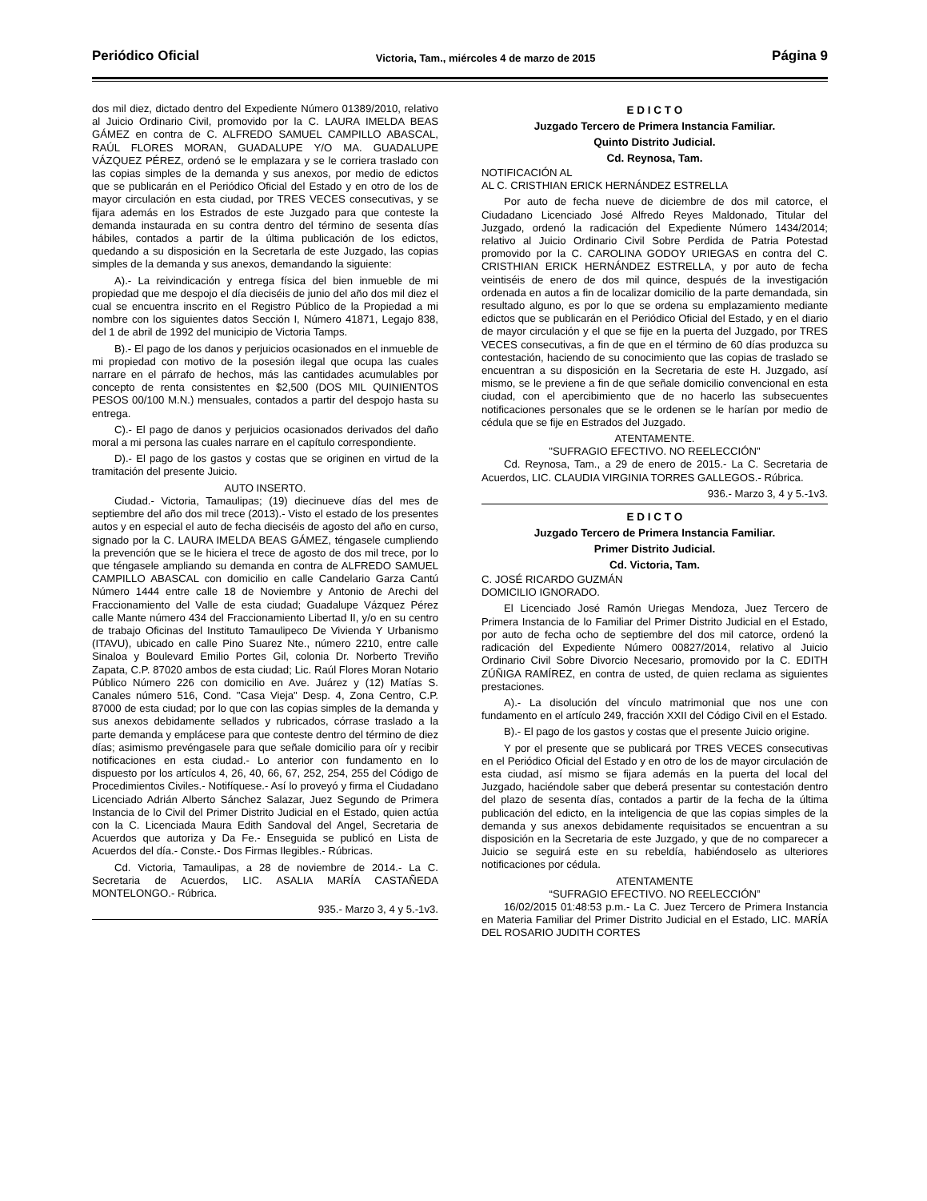Periódico Oficial Victoria, Tam., miércoles 4 de marzo de 2015 Página 9
dos mil diez, dictado dentro del Expediente Número 01389/2010, relativo al Juicio Ordinario Civil, promovido por la C. LAURA IMELDA BEAS GÁMEZ en contra de C. ALFREDO SAMUEL CAMPILLO ABASCAL, RAÚL FLORES MORAN, GUADALUPE Y/O MA. GUADALUPE VÁZQUEZ PÉREZ, ordenó se le emplazara y se le corriera traslado con las copias simples de la demanda y sus anexos, por medio de edictos que se publicarán en el Periódico Oficial del Estado y en otro de los de mayor circulación en esta ciudad, por TRES VECES consecutivas, y se fijara además en los Estrados de este Juzgado para que conteste la demanda instaurada en su contra dentro del término de sesenta días hábiles, contados a partir de la última publicación de los edictos, quedando a su disposición en la Secretarla de este Juzgado, las copias simples de la demanda y sus anexos, demandando la siguiente:
A).- La reivindicación y entrega física del bien inmueble de mi propiedad que me despojo el día dieciséis de junio del año dos mil diez el cual se encuentra inscrito en el Registro Público de la Propiedad a mi nombre con los siguientes datos Sección I, Número 41871, Legajo 838, del 1 de abril de 1992 del municipio de Victoria Tamps.
B).- El pago de los danos y perjuicios ocasionados en el inmueble de mi propiedad con motivo de la posesión ilegal que ocupa las cuales narrare en el párrafo de hechos, más las cantidades acumulables por concepto de renta consistentes en $2,500 (DOS MIL QUINIENTOS PESOS 00/100 M.N.) mensuales, contados a partir del despojo hasta su entrega.
C).- El pago de danos y perjuicios ocasionados derivados del daño moral a mi persona las cuales narrare en el capítulo correspondiente.
D).- El pago de los gastos y costas que se originen en virtud de la tramitación del presente Juicio.
AUTO INSERTO.
Ciudad.- Victoria, Tamaulipas; (19) diecinueve días del mes de septiembre del año dos mil trece (2013).- Visto el estado de los presentes autos y en especial el auto de fecha dieciséis de agosto del año en curso, signado por la C. LAURA IMELDA BEAS GÁMEZ, téngasele cumpliendo la prevención que se le hiciera el trece de agosto de dos mil trece, por lo que téngasele ampliando su demanda en contra de ALFREDO SAMUEL CAMPILLO ABASCAL con domicilio en calle Candelario Garza Cantú Número 1444 entre calle 18 de Noviembre y Antonio de Arechi del Fraccionamiento del Valle de esta ciudad; Guadalupe Vázquez Pérez calle Mante número 434 del Fraccionamiento Libertad II, y/o en su centro de trabajo Oficinas del Instituto Tamaulipeco De Vivienda Y Urbanismo (ITAVU), ubicado en calle Pino Suarez Nte., número 2210, entre calle Sinaloa y Boulevard Emilio Portes Gil, colonia Dr. Norberto Treviño Zapata, C.P. 87020 ambos de esta ciudad; Lic. Raúl Flores Moran Notario Público Número 226 con domicilio en Ave. Juárez y (12) Matías S. Canales número 516, Cond. "Casa Vieja" Desp. 4, Zona Centro, C.P. 87000 de esta ciudad; por lo que con las copias simples de la demanda y sus anexos debidamente sellados y rubricados, córrase traslado a la parte demanda y emplácese para que conteste dentro del término de diez días; asimismo prevéngasele para que señale domicilio para oír y recibir notificaciones en esta ciudad.- Lo anterior con fundamento en lo dispuesto por los artículos 4, 26, 40, 66, 67, 252, 254, 255 del Código de Procedimientos Civiles.- Notifíquese.- Así lo proveyó y firma el Ciudadano Licenciado Adrián Alberto Sánchez Salazar, Juez Segundo de Primera Instancia de lo Civil del Primer Distrito Judicial en el Estado, quien actúa con la C. Licenciada Maura Edith Sandoval del Angel, Secretaria de Acuerdos que autoriza y Da Fe.- Enseguida se publicó en Lista de Acuerdos del día.- Conste.- Dos Firmas Ilegibles.- Rúbricas.
Cd. Victoria, Tamaulipas, a 28 de noviembre de 2014.- La C. Secretaria de Acuerdos, LIC. ASALIA MARÍA CASTAÑEDA MONTELONGO.- Rúbrica.
935.- Marzo 3, 4 y 5.-1v3.
E D I C T O
Juzgado Tercero de Primera Instancia Familiar.
Quinto Distrito Judicial.
Cd. Reynosa, Tam.
NOTIFICACIÓN AL
AL C. CRISTHIAN ERICK HERNÁNDEZ ESTRELLA
Por auto de fecha nueve de diciembre de dos mil catorce, el Ciudadano Licenciado José Alfredo Reyes Maldonado, Titular del Juzgado, ordenó la radicación del Expediente Número 1434/2014; relativo al Juicio Ordinario Civil Sobre Perdida de Patria Potestad promovido por la C. CAROLINA GODOY URIEGAS en contra del C. CRISTHIAN ERICK HERNÁNDEZ ESTRELLA, y por auto de fecha veintiséis de enero de dos mil quince, después de la investigación ordenada en autos a fin de localizar domicilio de la parte demandada, sin resultado alguno, es por lo que se ordena su emplazamiento mediante edictos que se publicarán en el Periódico Oficial del Estado, y en el diario de mayor circulación y el que se fije en la puerta del Juzgado, por TRES VECES consecutivas, a fin de que en el término de 60 días produzca su contestación, haciendo de su conocimiento que las copias de traslado se encuentran a su disposición en la Secretaria de este H. Juzgado, así mismo, se le previene a fin de que señale domicilio convencional en esta ciudad, con el apercibimiento que de no hacerlo las subsecuentes notificaciones personales que se le ordenen se le harían por medio de cédula que se fije en Estrados del Juzgado.
ATENTAMENTE.
"SUFRAGIO EFECTIVO. NO REELECCIÓN"
Cd. Reynosa, Tam., a 29 de enero de 2015.- La C. Secretaria de Acuerdos, LIC. CLAUDIA VIRGINIA TORRES GALLEGOS.- Rúbrica.
936.- Marzo 3, 4 y 5.-1v3.
E D I C T O
Juzgado Tercero de Primera Instancia Familiar.
Primer Distrito Judicial.
Cd. Victoria, Tam.
C. JOSÉ RICARDO GUZMÁN
DOMICILIO IGNORADO.
El Licenciado José Ramón Uriegas Mendoza, Juez Tercero de Primera Instancia de lo Familiar del Primer Distrito Judicial en el Estado, por auto de fecha ocho de septiembre del dos mil catorce, ordenó la radicación del Expediente Número 00827/2014, relativo al Juicio Ordinario Civil Sobre Divorcio Necesario, promovido por la C. EDITH ZÚÑIGA RAMÍREZ, en contra de usted, de quien reclama as siguientes prestaciones.
A).- La disolución del vínculo matrimonial que nos une con fundamento en el artículo 249, fracción XXII del Código Civil en el Estado.
B).- El pago de los gastos y costas que el presente Juicio origine.
Y por el presente que se publicará por TRES VECES consecutivas en el Periódico Oficial del Estado y en otro de los de mayor circulación de esta ciudad, así mismo se fijara además en la puerta del local del Juzgado, haciéndole saber que deberá presentar su contestación dentro del plazo de sesenta días, contados a partir de la fecha de la última publicación del edicto, en la inteligencia de que las copias simples de la demanda y sus anexos debidamente requisitados se encuentran a su disposición en la Secretaria de este Juzgado, y que de no comparecer a Juicio se seguirá este en su rebeldía, habiéndoselo as ulteriores notificaciones por cédula.
ATENTAMENTE
“SUFRAGIO EFECTIVO. NO REELECCIÓN”
16/02/2015 01:48:53 p.m.- La C. Juez Tercero de Primera Instancia en Materia Familiar del Primer Distrito Judicial en el Estado, LIC. MARÍA DEL ROSARIO JUDITH CORTES